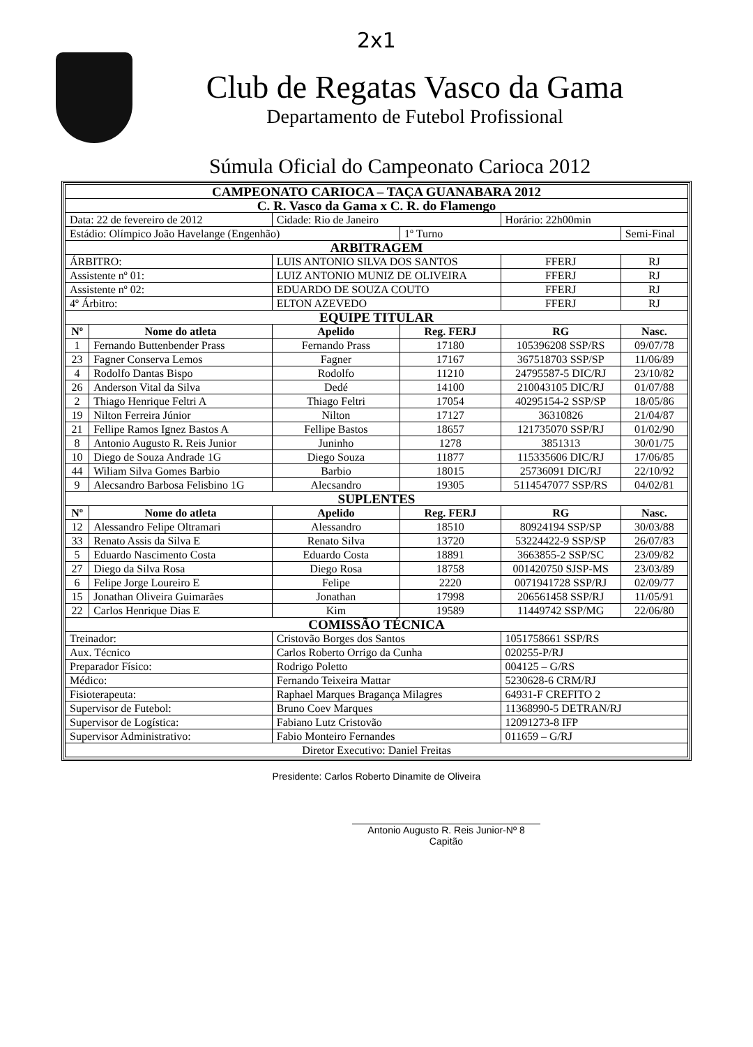2x1
Club de Regatas Vasco da Gama
Departamento de Futebol Profissional
Súmula Oficial do Campeonato Carioca 2012
| CAMPEONATO CARIOCA – TAÇA GUANABARA 2012 | | | | | |
| C. R. Vasco da Gama x C. R. do Flamengo | | | | | |
| Data: 22 de fevereiro de 2012 | | Cidade: Rio de Janeiro | | Horário: 22h00min | |
| Estádio: Olímpico João Havelange (Engenhão) | | | 1º Turno | | Semi-Final |
| ARBITRAGEM | | | | | |
| ÁRBITRO: | | LUIS ANTONIO SILVA DOS SANTOS | | FFERJ | RJ |
| Assistente nº 01: | | LUIZ ANTONIO MUNIZ DE OLIVEIRA | | FFERJ | RJ |
| Assistente nº 02: | | EDUARDO DE SOUZA COUTO | | FFERJ | RJ |
| 4º Árbitro: | | ELTON AZEVEDO | | FFERJ | RJ |
| EQUIPE TITULAR | | | | | |
| Nº | Nome do atleta | Apelido | Reg. FERJ | RG | Nasc. |
| 1 | Fernando Buttenbender Prass | Fernando Prass | 17180 | 105396208 SSP/RS | 09/07/78 |
| 23 | Fagner Conserva Lemos | Fagner | 17167 | 367518703 SSP/SP | 11/06/89 |
| 4 | Rodolfo Dantas Bispo | Rodolfo | 11210 | 24795587-5 DIC/RJ | 23/10/82 |
| 26 | Anderson Vital da Silva | Dedé | 14100 | 210043105 DIC/RJ | 01/07/88 |
| 2 | Thiago Henrique Feltri A | Thiago Feltri | 17054 | 40295154-2 SSP/SP | 18/05/86 |
| 19 | Nilton Ferreira Júnior | Nilton | 17127 | 36310826 | 21/04/87 |
| 21 | Fellipe Ramos Ignez Bastos A | Fellipe Bastos | 18657 | 121735070 SSP/RJ | 01/02/90 |
| 8 | Antonio Augusto R. Reis Junior | Juninho | 1278 | 3851313 | 30/01/75 |
| 10 | Diego de Souza Andrade 1G | Diego Souza | 11877 | 115335606 DIC/RJ | 17/06/85 |
| 44 | Wiliam Silva Gomes Barbio | Barbio | 18015 | 25736091 DIC/RJ | 22/10/92 |
| 9 | Alecsandro Barbosa Felisbino 1G | Alecsandro | 19305 | 5114547077 SSP/RS | 04/02/81 |
| SUPLENTES | | | | | |
| Nº | Nome do atleta | Apelido | Reg. FERJ | RG | Nasc. |
| 12 | Alessandro Felipe Oltramari | Alessandro | 18510 | 80924194 SSP/SP | 30/03/88 |
| 33 | Renato Assis da Silva E | Renato Silva | 13720 | 53224422-9 SSP/SP | 26/07/83 |
| 5 | Eduardo Nascimento Costa | Eduardo Costa | 18891 | 3663855-2 SSP/SC | 23/09/82 |
| 27 | Diego da Silva Rosa | Diego Rosa | 18758 | 001420750 SJSP-MS | 23/03/89 |
| 6 | Felipe Jorge Loureiro E | Felipe | 2220 | 0071941728 SSP/RJ | 02/09/77 |
| 15 | Jonathan Oliveira Guimarães | Jonathan | 17998 | 206561458 SSP/RJ | 11/05/91 |
| 22 | Carlos Henrique Dias E | Kim | 19589 | 11449742 SSP/MG | 22/06/80 |
| COMISSÃO TÉCNICA | | | | | |
| Treinador: | | Cristovão Borges dos Santos | | 1051758661 SSP/RS | |
| Aux. Técnico | | Carlos Roberto Orrigo da Cunha | | 020255-P/RJ | |
| Preparador Físico: | | Rodrigo Poletto | | 004125 – G/RS | |
| Médico: | | Fernando Teixeira Mattar | | 5230628-6 CRM/RJ | |
| Fisioterapeuta: | | Raphael Marques Bragança Milagres | | 64931-F CREFITO 2 | |
| Supervisor de Futebol: | | Bruno Coev Marques | | 11368990-5 DETRAN/RJ | |
| Supervisor de Logística: | | Fabiano Lutz Cristovão | | 12091273-8 IFP | |
| Supervisor Administrativo: | | Fabio Monteiro Fernandes | | 011659 – G/RJ | |
| Diretor Executivo: Daniel Freitas | | | | | |
Presidente: Carlos Roberto Dinamite de Oliveira
Antonio Augusto R. Reis Junior-Nº 8
Capitão